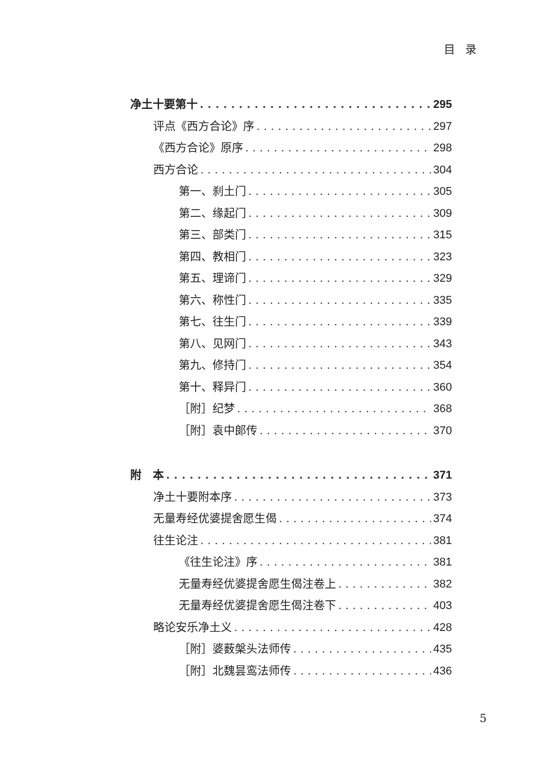目录
净土十要第十 295
评点《西方合论》序 297
《西方合论》原序 298
西方合论 304
第一、刹土门 305
第二、缘起门 309
第三、部类门 315
第四、教相门 323
第五、理谛门 329
第六、称性门 335
第七、往生门 339
第八、见网门 343
第九、修持门 354
第十、释异门 360
［附］纪梦 368
［附］袁中郎传 370
附　本 371
净土十要附本序 373
无量寿经优婆提舍愿生偈 374
往生论注 381
《往生论注》序 381
无量寿经优婆提舍愿生偈注卷上 382
无量寿经优婆提舍愿生偈注卷下 403
略论安乐净土义 428
［附］婆薮槃头法师传 435
［附］北魏昙鸾法师传 436
5